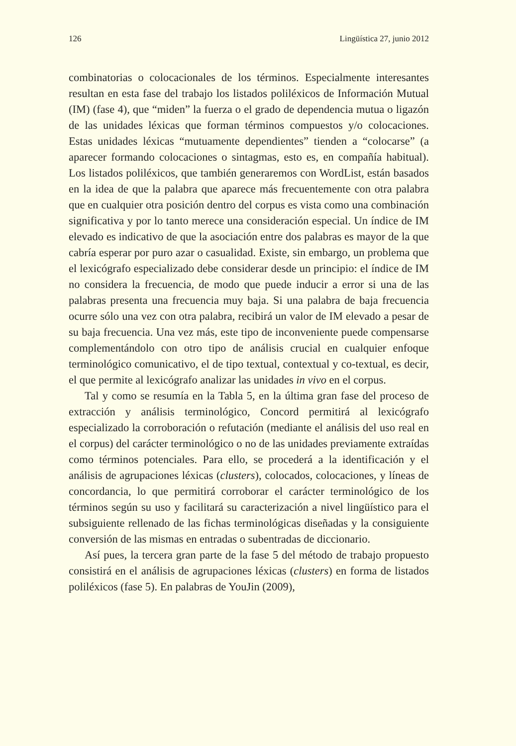126 Lingüística 27, junio 2012
combinatorias o colocacionales de los términos. Especialmente interesantes resultan en esta fase del trabajo los listados poliléxicos de Información Mutual (IM) (fase 4), que “miden” la fuerza o el grado de dependencia mutua o ligazón de las unidades léxicas que forman términos compuestos y/o colocaciones. Estas unidades léxicas “mutuamente dependientes” tienden a “colocarse” (a aparecer formando colocaciones o sintagmas, esto es, en compañía habitual). Los listados poliléxicos, que también generaremos con WordList, están basados en la idea de que la palabra que aparece más frecuentemente con otra palabra que en cualquier otra posición dentro del corpus es vista como una combinación significativa y por lo tanto merece una consideración especial. Un índice de IM elevado es indicativo de que la asociación entre dos palabras es mayor de la que cabría esperar por puro azar o casualidad. Existe, sin embargo, un problema que el lexicógrafo especializado debe considerar desde un principio: el índice de IM no considera la frecuencia, de modo que puede inducir a error si una de las palabras presenta una frecuencia muy baja. Si una palabra de baja frecuencia ocurre sólo una vez con otra palabra, recibirá un valor de IM elevado a pesar de su baja frecuencia. Una vez más, este tipo de inconveniente puede compensarse complementándolo con otro tipo de análisis crucial en cualquier enfoque terminológico comunicativo, el de tipo textual, contextual y co-textual, es decir, el que permite al lexicógrafo analizar las unidades in vivo en el corpus.
Tal y como se resumía en la Tabla 5, en la última gran fase del proceso de extracción y análisis terminológico, Concord permitirá al lexicógrafo especializado la corroboración o refutación (mediante el análisis del uso real en el corpus) del carácter terminológico o no de las unidades previamente extraídas como términos potenciales. Para ello, se procederá a la identificación y el análisis de agrupaciones léxicas (clusters), colocados, colocaciones, y líneas de concordancia, lo que permitirá corroborar el carácter terminológico de los términos según su uso y facilitará su caracterización a nivel lingüístico para el subsiguiente rellenado de las fichas terminológicas diseñadas y la consiguiente conversión de las mismas en entradas o subentradas de diccionario.
Así pues, la tercera gran parte de la fase 5 del método de trabajo propuesto consistirá en el análisis de agrupaciones léxicas (clusters) en forma de listados poliléxicos (fase 5). En palabras de YouJin (2009),